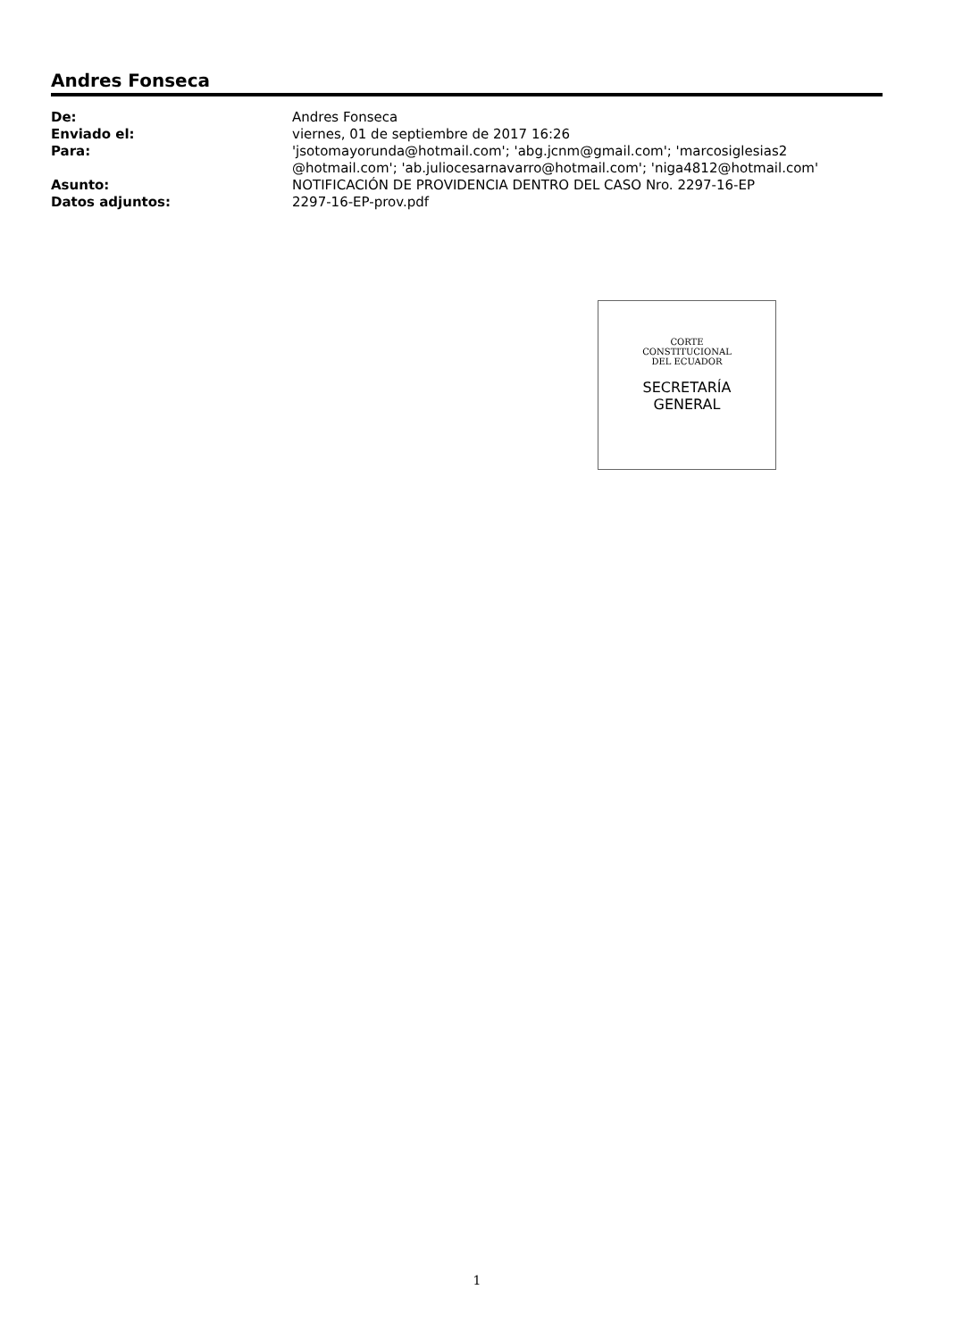Andres Fonseca
| De: | Andres Fonseca |
| Enviado el: | viernes, 01 de septiembre de 2017 16:26 |
| Para: | 'jsotomayorunda@hotmail.com'; 'abg.jcnm@gmail.com'; 'marcosiglesias2 @hotmail.com'; 'ab.juliocesarnavarro@hotmail.com'; 'niga4812@hotmail.com' |
| Asunto: | NOTIFICACIÓN DE PROVIDENCIA DENTRO DEL CASO Nro. 2297-16-EP |
| Datos adjuntos: | 2297-16-EP-prov.pdf |
CORTE
CONSTITUCIONAL
DEL ECUADOR
SECRETARÍA
GENERAL
1